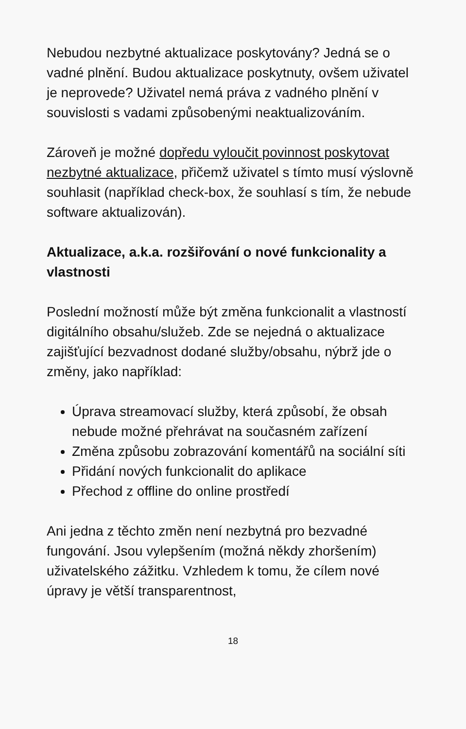Nebudou nezbytné aktualizace poskytovány? Jedná se o vadné plnění. Budou aktualizace poskytnuty, ovšem uživatel je neprovede? Uživatel nemá práva z vadného plnění v souvislosti s vadami způsobenými neaktualizováním.
Zároveň je možné dopředu vyloučit povinnost poskytovat nezbytné aktualizace, přičemž uživatel s tímto musí výslovně souhlasit (například check-box, že souhlasí s tím, že nebude software aktualizován).
Aktualizace, a.k.a. rozšiřování o nové funkcionality a vlastnosti
Poslední možností může být změna funkcionalit a vlastností digitálního obsahu/služeb. Zde se nejedná o aktualizace zajišťující bezvadnost dodané služby/obsahu, nýbrž jde o změny, jako například:
Úprava streamovací služby, která způsobí, že obsah nebude možné přehrávat na současném zařízení
Změna způsobu zobrazování komentářů na sociální síti
Přidání nových funkcionalit do aplikace
Přechod z offline do online prostředí
Ani jedna z těchto změn není nezbytná pro bezvadné fungování. Jsou vylepšením (možná někdy zhoršením) uživatelského zážitku. Vzhledem k tomu, že cílem nové úpravy je větší transparentnost,
18